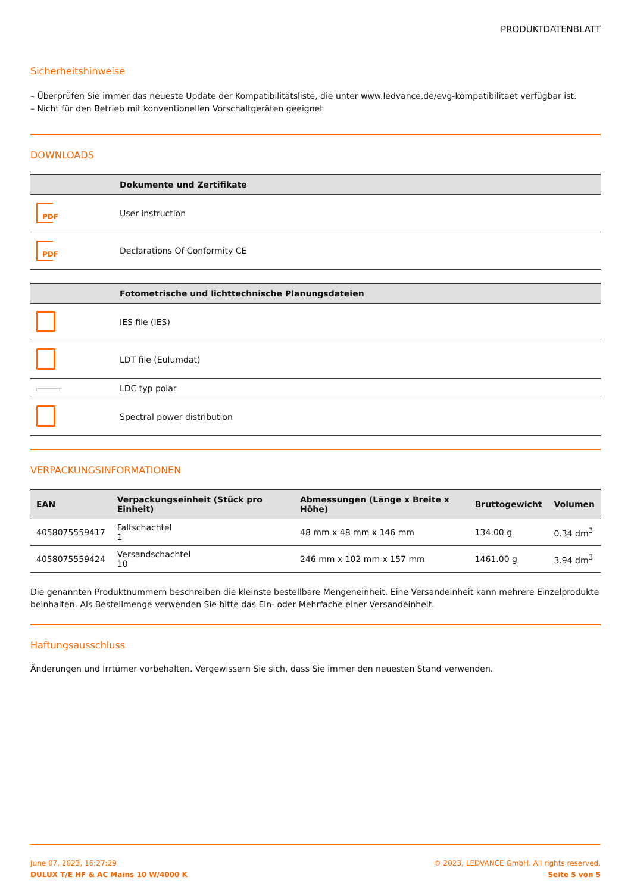PRODUKTDATENBLATT
Sicherheitshinweise
– Überprüfen Sie immer das neueste Update der Kompatibilitätsliste, die unter www.ledvance.de/evg-kompatibilitaet verfügbar ist.
– Nicht für den Betrieb mit konventionellen Vorschaltgeräten geeignet
DOWNLOADS
| | Dokumente und Zertifikate |
| --- | --- |
| PDF | User instruction |
| PDF | Declarations Of Conformity CE |
| | Fotometrische und lichttechnische Planungsdateien |
| --- | --- |
| | IES file (IES) |
| | LDT file (Eulumdat) |
| | LDC typ polar |
| | Spectral power distribution |
VERPACKUNGSINFORMATIONEN
| EAN | Verpackungseinheit (Stück pro Einheit) | Abmessungen (Länge x Breite x Höhe) | Bruttogewicht | Volumen |
| --- | --- | --- | --- | --- |
| 4058075559417 | Faltschachtel 1 | 48 mm x 48 mm x 146 mm | 134.00 g | 0.34 dm<sup>3</sup> |
| 4058075559424 | Versandschachtel 10 | 246 mm x 102 mm x 157 mm | 1461.00 g | 3.94 dm<sup>3</sup> |
Die genannten Produktnummern beschreiben die kleinste bestellbare Mengeneinheit. Eine Versandeinheit kann mehrere Einzelprodukte beinhalten. Als Bestellmenge verwenden Sie bitte das Ein- oder Mehrfache einer Versandeinheit.
Haftungsausschluss
Änderungen und Irrtümer vorbehalten. Vergewissern Sie sich, dass Sie immer den neuesten Stand verwenden.
June 07, 2023, 16:27:29
DULUX T/E HF & AC Mains 10 W/4000 K
© 2023, LEDVANCE GmbH. All rights reserved.
Seite 5 von 5